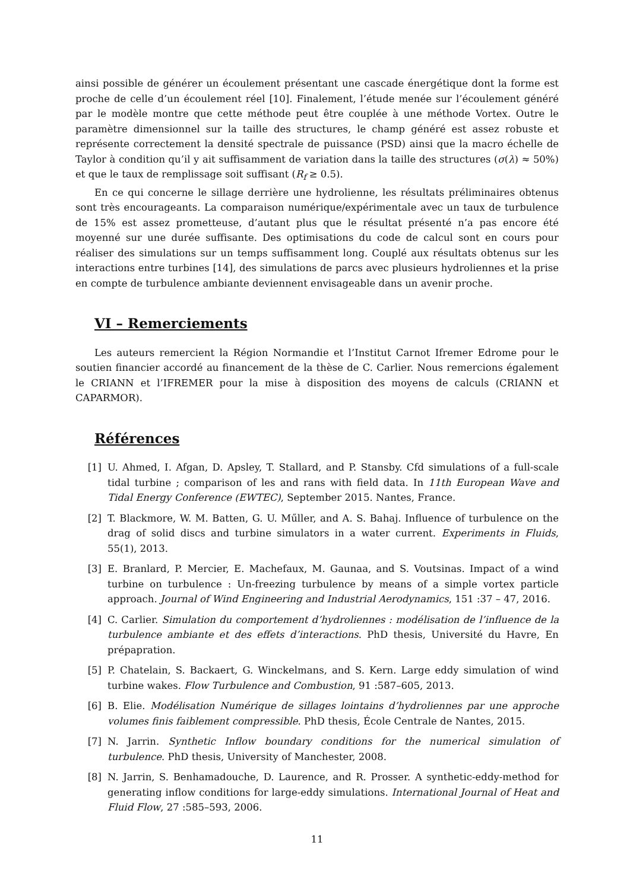ainsi possible de générer un écoulement présentant une cascade énergétique dont la forme est proche de celle d’un écoulement réel [10]. Finalement, l’étude menée sur l’écoulement généré par le modèle montre que cette méthode peut être couplée à une méthode Vortex. Outre le paramètre dimensionnel sur la taille des structures, le champ généré est assez robuste et représente correctement la densité spectrale de puissance (PSD) ainsi que la macro échelle de Taylor à condition qu’il y ait suffisamment de variation dans la taille des structures (σ(λ) ≈ 50%) et que le taux de remplissage soit suffisant (R<sub>f</sub> ≥ 0.5).
En ce qui concerne le sillage derrière une hydrolienne, les résultats préliminaires obtenus sont très encourageants. La comparaison numérique/expérimentale avec un taux de turbulence de 15% est assez prometteuse, d’autant plus que le résultat présenté n’a pas encore été moyenné sur une durée suffisante. Des optimisations du code de calcul sont en cours pour réaliser des simulations sur un temps suffisamment long. Couplé aux résultats obtenus sur les interactions entre turbines [14], des simulations de parcs avec plusieurs hydroliennes et la prise en compte de turbulence ambiante deviennent envisageable dans un avenir proche.
VI – Remerciements
Les auteurs remercient la Région Normandie et l’Institut Carnot Ifremer Edrome pour le soutien financier accordé au financement de la thèse de C. Carlier. Nous remercions également le CRIANN et l’IFREMER pour la mise à disposition des moyens de calculs (CRIANN et CAPARMOR).
Références
[1] U. Ahmed, I. Afgan, D. Apsley, T. Stallard, and P. Stansby. Cfd simulations of a full-scale tidal turbine ; comparison of les and rans with field data. In 11th European Wave and Tidal Energy Conference (EWTEC), September 2015. Nantes, France.
[2] T. Blackmore, W. M. Batten, G. U. Műller, and A. S. Bahaj. Influence of turbulence on the drag of solid discs and turbine simulators in a water current. Experiments in Fluids, 55(1), 2013.
[3] E. Branlard, P. Mercier, E. Machefaux, M. Gaunaa, and S. Voutsinas. Impact of a wind turbine on turbulence : Un-freezing turbulence by means of a simple vortex particle approach. Journal of Wind Engineering and Industrial Aerodynamics, 151 :37 – 47, 2016.
[4] C. Carlier. Simulation du comportement d’hydroliennes : modélisation de l’influence de la turbulence ambiante et des effets d’interactions. PhD thesis, Université du Havre, En prépapration.
[5] P. Chatelain, S. Backaert, G. Winckelmans, and S. Kern. Large eddy simulation of wind turbine wakes. Flow Turbulence and Combustion, 91 :587–605, 2013.
[6] B. Elie. Modélisation Numérique de sillages lointains d’hydroliennes par une approche volumes finis faiblement compressible. PhD thesis, École Centrale de Nantes, 2015.
[7] N. Jarrin. Synthetic Inflow boundary conditions for the numerical simulation of turbulence. PhD thesis, University of Manchester, 2008.
[8] N. Jarrin, S. Benhamadouche, D. Laurence, and R. Prosser. A synthetic-eddy-method for generating inflow conditions for large-eddy simulations. International Journal of Heat and Fluid Flow, 27 :585–593, 2006.
11